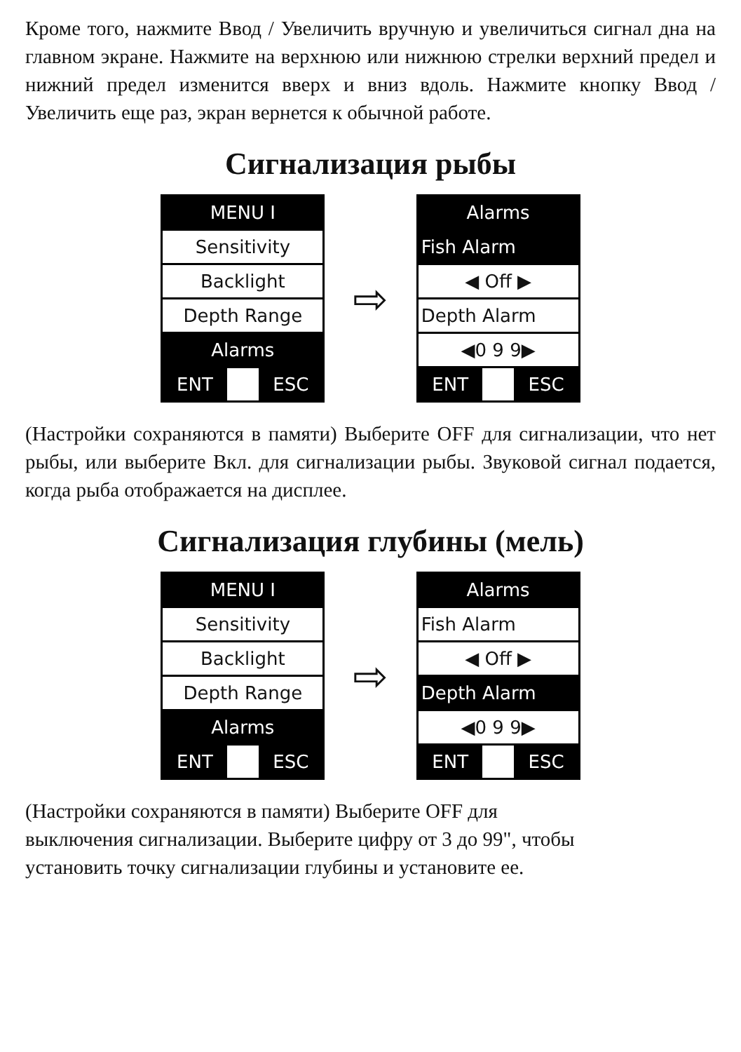Кроме того, нажмите Ввод / Увеличить вручную и увеличиться сигнал дна на главном экране. Нажмите на верхнюю или нижнюю стрелки верхний предел и нижний предел изменится вверх и вниз вдоль. Нажмите кнопку Ввод / Увеличить еще раз, экран вернется к обычной работе.
Сигнализация рыбы
MENU I
Sensitivity
Backlight
Depth Range
Alarms
ENT ESC
⇨
Alarms
Fish Alarm
◀ Off ▶
Depth Alarm
◀0 9 9▶
ENT ESC
(Настройки сохраняются в памяти) Выберите OFF для сигнализации, что нет рыбы, или выберите Вкл. для сигнализации рыбы. Звуковой сигнал подается, когда рыба отображается на дисплее.
Сигнализация глубины (мель)
MENU I
Sensitivity
Backlight
Depth Range
Alarms
ENT ESC
⇨
Alarms
Fish Alarm
◀ Off ▶
Depth Alarm
◀0 9 9▶
ENT ESC
(Настройки сохраняются в памяти) Выберите OFF для
выключения сигнализации. Выберите цифру от 3 до 99", чтобы
установить точку сигнализации глубины и установите ее.